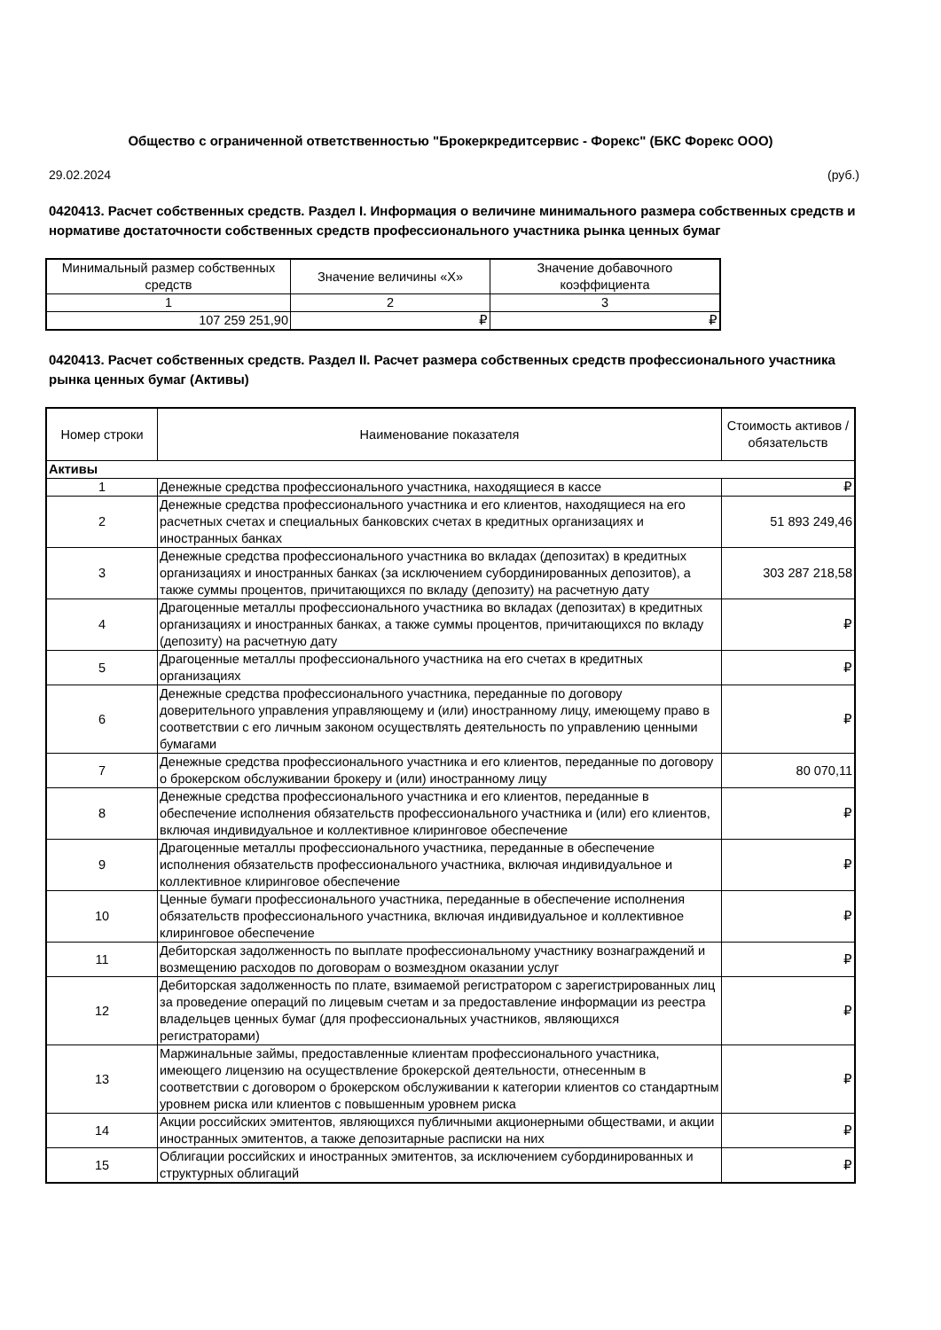Общество с ограниченной ответственностью "Брокеркредитсервис - Форекс" (БКС Форекс ООО)
29.02.2024 (руб.)
0420413. Расчет собственных средств. Раздел I. Информация о величине минимального размера собственных средств и нормативе достаточности собственных средств профессионального участника рынка ценных бумаг
| Минимальный размер собственных средств | Значение величины «X» | Значение добавочного коэффициента |
| --- | --- | --- |
| 1 | 2 | 3 |
| 107 259 251,90 | ₽ | ₽ |
0420413. Расчет собственных средств. Раздел II. Расчет размера собственных средств профессионального участника рынка ценных бумаг (Активы)
| Номер строки | Наименование показателя | Стоимость активов / обязательств |
| --- | --- | --- |
| Активы | | |
| 1 | Денежные средства профессионального участника, находящиеся в кассе | ₽ |
| 2 | Денежные средства профессионального участника и его клиентов, находящиеся на его расчетных счетах и специальных банковских счетах в кредитных организациях и иностранных банках | 51 893 249,46 |
| 3 | Денежные средства профессионального участника во вкладах (депозитах) в кредитных организациях и иностранных банках (за исключением субординированных депозитов), а также суммы процентов, причитающихся по вкладу (депозиту) на расчетную дату | 303 287 218,58 |
| 4 | Драгоценные металлы профессионального участника во вкладах (депозитах) в кредитных организациях и иностранных банках, а также суммы процентов, причитающихся по вкладу (депозиту) на расчетную дату | ₽ |
| 5 | Драгоценные металлы профессионального участника на его счетах в кредитных организациях | ₽ |
| 6 | Денежные средства профессионального участника, переданные по договору доверительного управления управляющему и (или) иностранному лицу, имеющему право в соответствии с его личным законом осуществлять деятельность по управлению ценными бумагами | ₽ |
| 7 | Денежные средства профессионального участника и его клиентов, переданные по договору о брокерском обслуживании брокеру и (или) иностранному лицу | 80 070,11 |
| 8 | Денежные средства профессионального участника и его клиентов, переданные в обеспечение исполнения обязательств профессионального участника и (или) его клиентов, включая индивидуальное и коллективное клиринговое обеспечение | ₽ |
| 9 | Драгоценные металлы профессионального участника, переданные в обеспечение исполнения обязательств профессионального участника, включая индивидуальное и коллективное клиринговое обеспечение | ₽ |
| 10 | Ценные бумаги профессионального участника, переданные в обеспечение исполнения обязательств профессионального участника, включая индивидуальное и коллективное клиринговое обеспечение | ₽ |
| 11 | Дебиторская задолженность по выплате профессиональному участнику вознаграждений и возмещению расходов по договорам о возмездном оказании услуг | ₽ |
| 12 | Дебиторская задолженность по плате, взимаемой регистратором с зарегистрированных лиц за проведение операций по лицевым счетам и за предоставление информации из реестра владельцев ценных бумаг (для профессиональных участников, являющихся регистраторами) | ₽ |
| 13 | Маржинальные займы, предоставленные клиентам профессионального участника, имеющего лицензию на осуществление брокерской деятельности, отнесенным в соответствии с договором о брокерском обслуживании к категории клиентов со стандартным уровнем риска или клиентов с повышенным уровнем риска | ₽ |
| 14 | Акции российских эмитентов, являющихся публичными акционерными обществами, и акции иностранных эмитентов, а также депозитарные расписки на них | ₽ |
| 15 | Облигации российских и иностранных эмитентов, за исключением субординированных и структурных облигаций | ₽ |